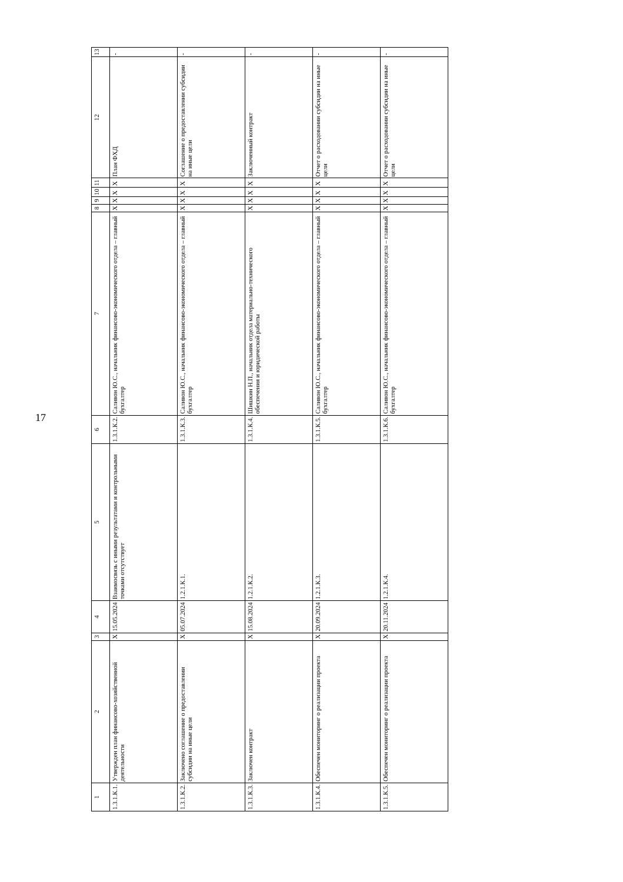17
| 1 | 2 | 3 | 4 | 5 | 6 | 7 | 8 | 9 | 10 | 11 | 12 | 13 |
| --- | --- | --- | --- | --- | --- | --- | --- | --- | --- | --- | --- | --- |
| 1.3.1.К.1. | Утвержден план финансово-хозяйственной деятельности | X | 15.05.2024 | Взаимосвязь с иными результатами и контрольными точками отсутствует | 1.3.1.К.2. | Саливон Ю.С., начальник финансово-экономического отдела – главный бухгалтер | X | X | X | X | План ФХД | - |
| 1.3.1.К.2. | Заключено соглашение о предоставлении субсидии на иные цели | X | 05.07.2024 | 1.2.1.К.1. | 1.3.1.К.3. | Саливон Ю.С., начальник финансово-экономического отдела – главный бухгалтер | X | X | X | X | Соглашение о предоставлении субсидии на иные цели | - |
| 1.3.1.К.3. | Заключен контракт | X | 15.08.2024 | 1.2.1.К.2. | 1.3.1.К.4. | Шишкин Н.П., начальник отдела материально-технического обеспечения и юридической работы | X | X | X | X | Заключенный контракт | - |
| 1.3.1.К.4. | Обеспечен мониторинг о реализации проекта | X | 20.09.2024 | 1.2.1.К.3. | 1.3.1.К.5. | Саливон Ю.С., начальник финансово-экономического отдела – главный бухгалтер | X | X | X | X | Отчет о расходовании субсидии на иные цели | - |
| 1.3.1.К.5. | Обеспечен мониторинг о реализации проекта | X | 20.11.2024 | 1.2.1.К.4. | 1.3.1.К.6. | Саливон Ю.С., начальник финансово-экономического отдела – главный бухгалтер | X | X | X | X | Отчет о расходовании субсидии на иные цели | - |